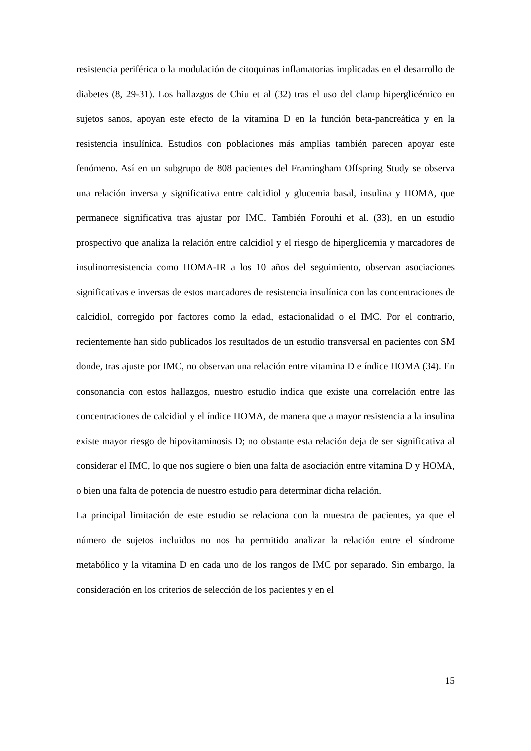resistencia periférica o la modulación de citoquinas inflamatorias implicadas en el desarrollo de diabetes (8, 29-31). Los hallazgos de Chiu et al (32) tras el uso del clamp hiperglicémico en sujetos sanos, apoyan este efecto de la vitamina D en la función beta-pancreática y en la resistencia insulínica. Estudios con poblaciones más amplias también parecen apoyar este fenómeno. Así en un subgrupo de 808 pacientes del Framingham Offspring Study se observa una relación inversa y significativa entre calcidiol y glucemia basal, insulina y HOMA, que permanece significativa tras ajustar por IMC. También Forouhi et al. (33), en un estudio prospectivo que analiza la relación entre calcidiol y el riesgo de hiperglicemia y marcadores de insulinorresistencia como HOMA-IR a los 10 años del seguimiento, observan asociaciones significativas e inversas de estos marcadores de resistencia insulínica con las concentraciones de calcidiol, corregido por factores como la edad, estacionalidad o el IMC. Por el contrario, recientemente han sido publicados los resultados de un estudio transversal en pacientes con SM donde, tras ajuste por IMC, no observan una relación entre vitamina D e índice HOMA (34). En consonancia con estos hallazgos, nuestro estudio indica que existe una correlación entre las concentraciones de calcidiol y el índice HOMA, de manera que a mayor resistencia a la insulina existe mayor riesgo de hipovitaminosis D; no obstante esta relación deja de ser significativa al considerar el IMC, lo que nos sugiere o bien una falta de asociación entre vitamina D y HOMA, o bien una falta de potencia de nuestro estudio para determinar dicha relación.
La principal limitación de este estudio se relaciona con la muestra de pacientes, ya que el número de sujetos incluidos no nos ha permitido analizar la relación entre el síndrome metabólico y la vitamina D en cada uno de los rangos de IMC por separado. Sin embargo, la consideración en los criterios de selección de los pacientes y en el
15